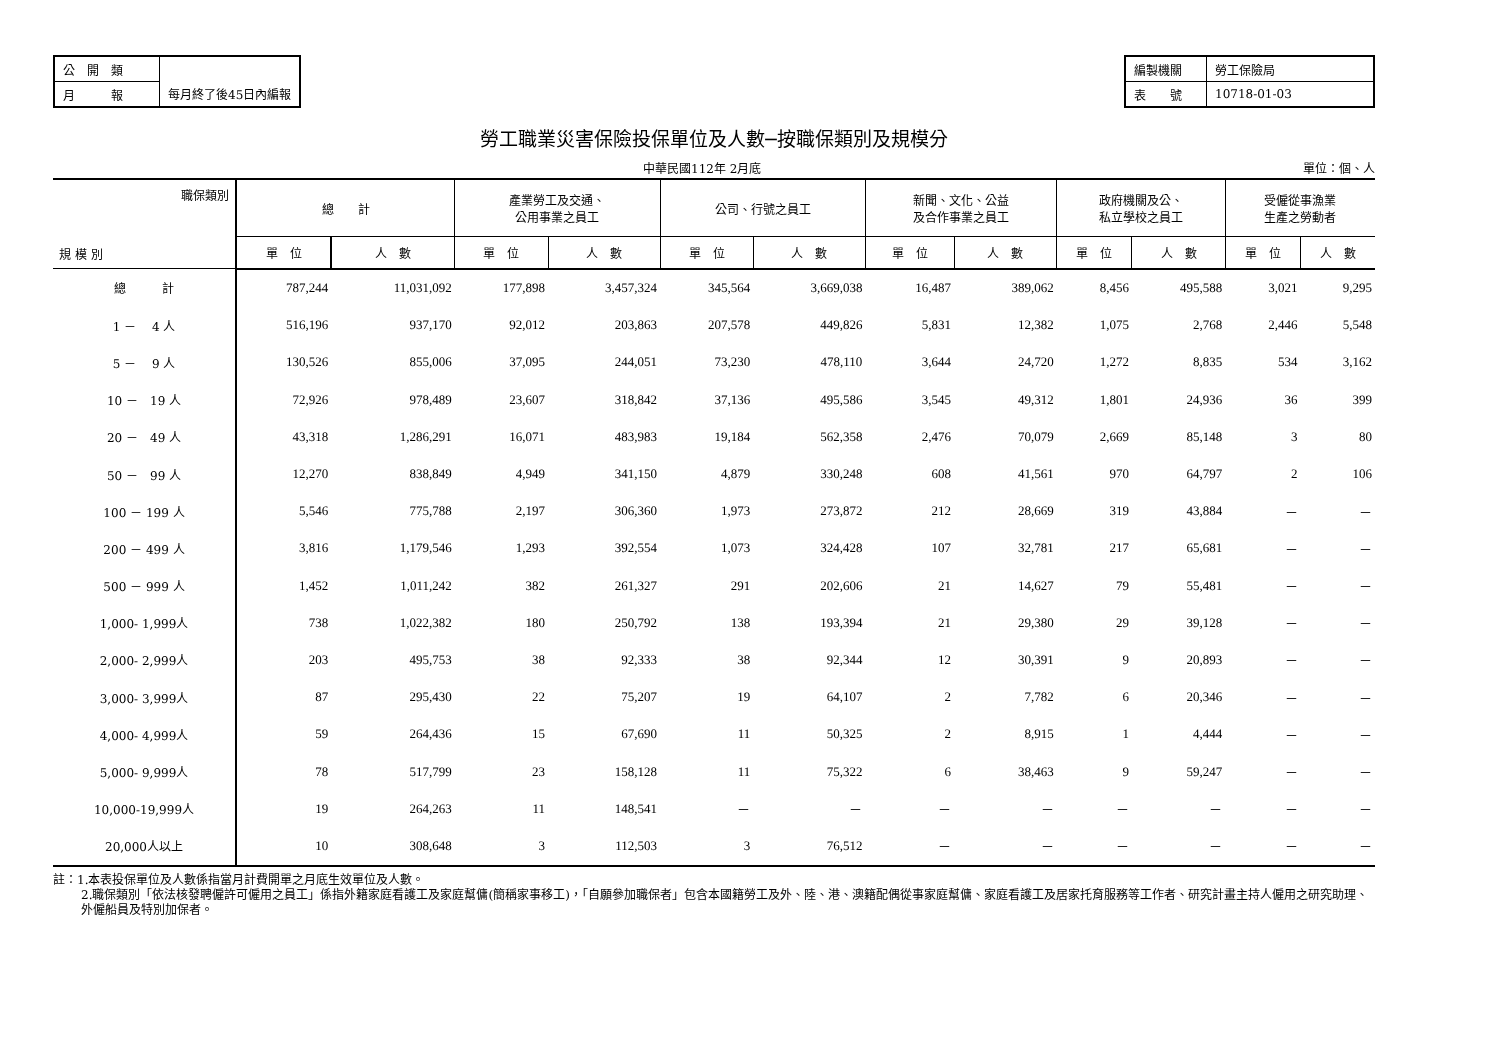| 公 開 類 | |
| 月 報 | 每月終了後45日內編報 |
| 編製機關 | 勞工保險局 |
| 表 號 | 10718-01-03 |
勞工職業災害保險投保單位及人數─按職保類別及規模分
中華民國112年 2月底 單位：個、人
| 職保類別 規 模 別 | 總 計 | | 產業勞工及交通、 公用事業之員工 | | 公司、行號之員工 | | 新聞、文化、公益 及合作事業之員工 | | 政府機關及公、 私立學校之員工 | | 受僱從事漁業 生產之勞動者 | |
| --- | --- | --- | --- | --- | --- | --- | --- | --- | --- | --- | --- | --- |
| | 單 位 | 人 數 | 單 位 | 人 數 | 單 位 | 人 數 | 單 位 | 人 數 | 單 位 | 人 數 | 單 位 | 人 數 |
| 總 計 | 787,244 | 11,031,092 | 177,898 | 3,457,324 | 345,564 | 3,669,038 | 16,487 | 389,062 | 8,456 | 495,588 | 3,021 | 9,295 |
| 1 － 4 人 | 516,196 | 937,170 | 92,012 | 203,863 | 207,578 | 449,826 | 5,831 | 12,382 | 1,075 | 2,768 | 2,446 | 5,548 |
| 5 － 9 人 | 130,526 | 855,006 | 37,095 | 244,051 | 73,230 | 478,110 | 3,644 | 24,720 | 1,272 | 8,835 | 534 | 3,162 |
| 10 － 19 人 | 72,926 | 978,489 | 23,607 | 318,842 | 37,136 | 495,586 | 3,545 | 49,312 | 1,801 | 24,936 | 36 | 399 |
| 20 － 49 人 | 43,318 | 1,286,291 | 16,071 | 483,983 | 19,184 | 562,358 | 2,476 | 70,079 | 2,669 | 85,148 | 3 | 80 |
| 50 － 99 人 | 12,270 | 838,849 | 4,949 | 341,150 | 4,879 | 330,248 | 608 | 41,561 | 970 | 64,797 | 2 | 106 |
| 100 － 199 人 | 5,546 | 775,788 | 2,197 | 306,360 | 1,973 | 273,872 | 212 | 28,669 | 319 | 43,884 | － | － |
| 200 － 499 人 | 3,816 | 1,179,546 | 1,293 | 392,554 | 1,073 | 324,428 | 107 | 32,781 | 217 | 65,681 | － | － |
| 500 － 999 人 | 1,452 | 1,011,242 | 382 | 261,327 | 291 | 202,606 | 21 | 14,627 | 79 | 55,481 | － | － |
| 1,000- 1,999人 | 738 | 1,022,382 | 180 | 250,792 | 138 | 193,394 | 21 | 29,380 | 29 | 39,128 | － | － |
| 2,000- 2,999人 | 203 | 495,753 | 38 | 92,333 | 38 | 92,344 | 12 | 30,391 | 9 | 20,893 | － | － |
| 3,000- 3,999人 | 87 | 295,430 | 22 | 75,207 | 19 | 64,107 | 2 | 7,782 | 6 | 20,346 | － | － |
| 4,000- 4,999人 | 59 | 264,436 | 15 | 67,690 | 11 | 50,325 | 2 | 8,915 | 1 | 4,444 | － | － |
| 5,000- 9,999人 | 78 | 517,799 | 23 | 158,128 | 11 | 75,322 | 6 | 38,463 | 9 | 59,247 | － | － |
| 10,000-19,999人 | 19 | 264,263 | 11 | 148,541 | － | － | － | － | － | － | － | － |
| 20,000人以上 | 10 | 308,648 | 3 | 112,503 | 3 | 76,512 | － | － | － | － | － | － |
註：1.本表投保單位及人數係指當月計費開單之月底生效單位及人數。
2.職保類別「依法核發聘僱許可僱用之員工」係指外籍家庭看護工及家庭幫傭(簡稱家事移工)，「自願參加職保者」包含本國籍勞工及外、陸、港、澳籍配偶從事家庭幫傭、家庭看護工及居家托育服務等工作者、研究計畫主持人僱用之研究助理、外僱船員及特別加保者。